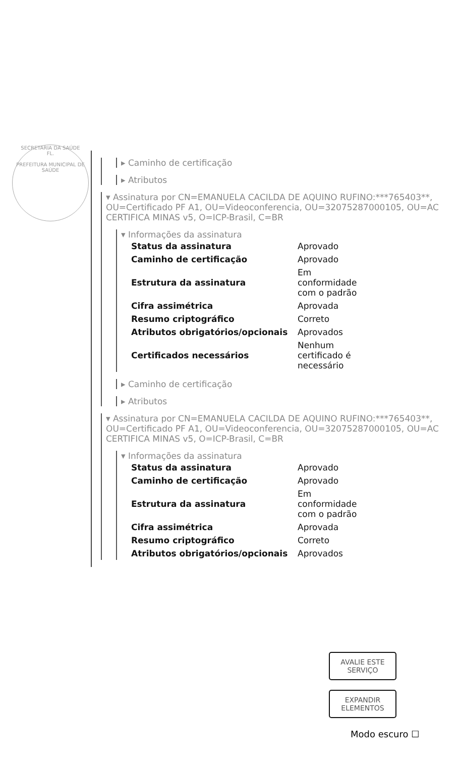SECRETARIA DA SAÚDE
FL.
PREFEITURA MUNICIPAL DE SAÚDE
▸ Caminho de certificação
▸ Atributos
▾ Assinatura por CN=EMANUELA CACILDA DE AQUINO RUFINO:***765403**, OU=Certificado PF A1, OU=Videoconferencia, OU=32075287000105, OU=AC CERTIFICA MINAS v5, O=ICP-Brasil, C=BR
▾ Informações da assinatura
| Status da assinatura | Aprovado |
| Caminho de certificação | Aprovado |
| Estrutura da assinatura | Em conformidade com o padrão |
| Cifra assimétrica | Aprovada |
| Resumo criptográfico | Correto |
| Atributos obrigatórios/opcionais | Aprovados |
| Certificados necessários | Nenhum certificado é necessário |
▸ Caminho de certificação
▸ Atributos
▾ Assinatura por CN=EMANUELA CACILDA DE AQUINO RUFINO:***765403**, OU=Certificado PF A1, OU=Videoconferencia, OU=32075287000105, OU=AC CERTIFICA MINAS v5, O=ICP-Brasil, C=BR
▾ Informações da assinatura
| Status da assinatura | Aprovado |
| Caminho de certificação | Aprovado |
| Estrutura da assinatura | Em conformidade com o padrão |
| Cifra assimétrica | Aprovada |
| Resumo criptográfico | Correto |
| Atributos obrigatórios/opcionais | Aprovados |
AVALIE ESTE SERVIÇO
EXPANDIR ELEMENTOS
Modo escuro ☐